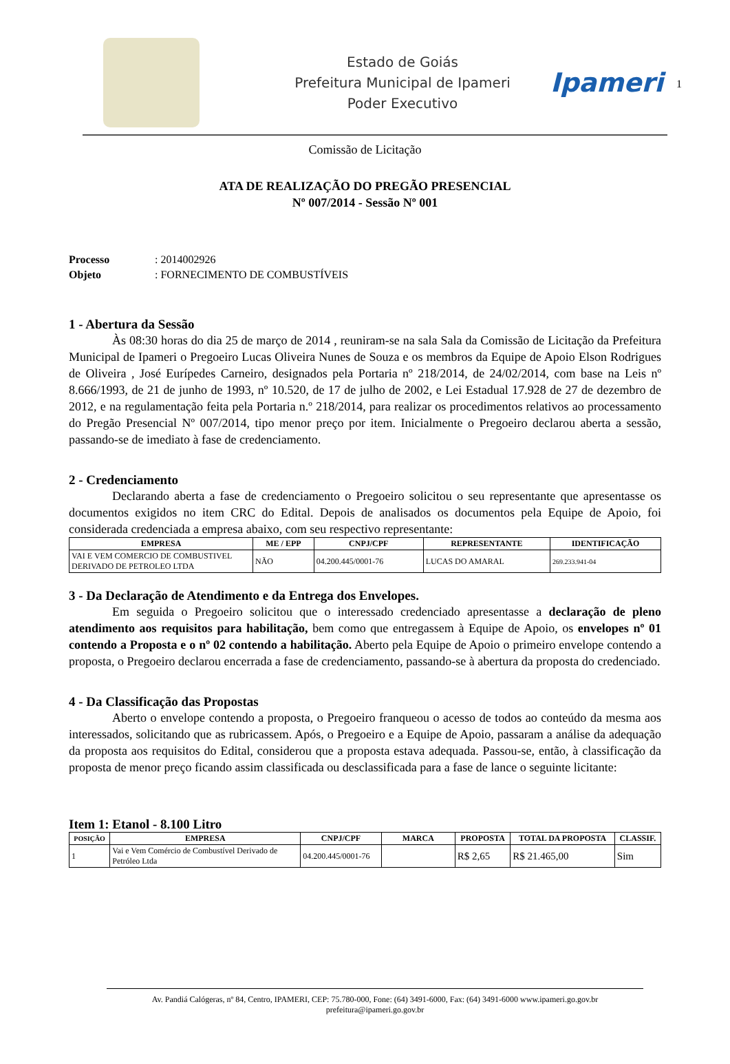Estado de Goiás
Prefeitura Municipal de Ipameri
Poder Executivo
Ipameri
1
Comissão de Licitação
ATA DE REALIZAÇÃO DO PREGÃO PRESENCIAL
Nº 007/2014 - Sessão Nº 001
Processo: 2014002926
Objeto: FORNECIMENTO DE COMBUSTÍVEIS
1 - Abertura da Sessão
Às 08:30 horas do dia 25 de março de 2014 , reuniram-se na sala Sala da Comissão de Licitação da Prefeitura Municipal de Ipameri o Pregoeiro Lucas Oliveira Nunes de Souza e os membros da Equipe de Apoio Elson Rodrigues de Oliveira , José Eurípedes Carneiro, designados pela Portaria nº 218/2014, de 24/02/2014, com base na Leis nº 8.666/1993, de 21 de junho de 1993, nº 10.520, de 17 de julho de 2002, e Lei Estadual 17.928 de 27 de dezembro de 2012, e na regulamentação feita pela Portaria n.º 218/2014, para realizar os procedimentos relativos ao processamento do Pregão Presencial Nº 007/2014, tipo menor preço por item. Inicialmente o Pregoeiro declarou aberta a sessão, passando-se de imediato à fase de credenciamento.
2 - Credenciamento
Declarando aberta a fase de credenciamento o Pregoeiro solicitou o seu representante que apresentasse os documentos exigidos no item CRC do Edital. Depois de analisados os documentos pela Equipe de Apoio, foi considerada credenciada a empresa abaixo, com seu respectivo representante:
| EMPRESA | ME / EPP | CNPJ/CPF | REPRESENTANTE | IDENTIFICAÇÃO |
| --- | --- | --- | --- | --- |
| VAI E VEM COMERCIO DE COMBUSTIVEL DERIVADO DE PETROLEO LTDA | NÃO | 04.200.445/0001-76 | LUCAS DO AMARAL | 269.233.941-04 |
3 - Da Declaração de Atendimento e da Entrega dos Envelopes.
Em seguida o Pregoeiro solicitou que o interessado credenciado apresentasse a declaração de pleno atendimento aos requisitos para habilitação, bem como que entregassem à Equipe de Apoio, os envelopes nº 01 contendo a Proposta e o nº 02 contendo a habilitação. Aberto pela Equipe de Apoio o primeiro envelope contendo a proposta, o Pregoeiro declarou encerrada a fase de credenciamento, passando-se à abertura da proposta do credenciado.
4 - Da Classificação das Propostas
Aberto o envelope contendo a proposta, o Pregoeiro franqueou o acesso de todos ao conteúdo da mesma aos interessados, solicitando que as rubricassem. Após, o Pregoeiro e a Equipe de Apoio, passaram a análise da adequação da proposta aos requisitos do Edital, considerou que a proposta estava adequada. Passou-se, então, à classificação da proposta de menor preço ficando assim classificada ou desclassificada para a fase de lance o seguinte licitante:
Item 1: Etanol - 8.100 Litro
| POSIÇÃO | EMPRESA | CNPJ/CPF | MARCA | PROPOSTA | TOTAL DA PROPOSTA | CLASSIF. |
| --- | --- | --- | --- | --- | --- | --- |
| 1 | Vai e Vem Comércio de Combustível Derivado de Petróleo Ltda | 04.200.445/0001-76 | | R$ 2,65 | R$ 21.465,00 | Sim |
Av. Pandiá Calógeras, nº 84, Centro, IPAMERI, CEP: 75.780-000, Fone: (64) 3491-6000, Fax: (64) 3491-6000 www.ipameri.go.gov.br
prefeitura@ipameri.go.gov.br